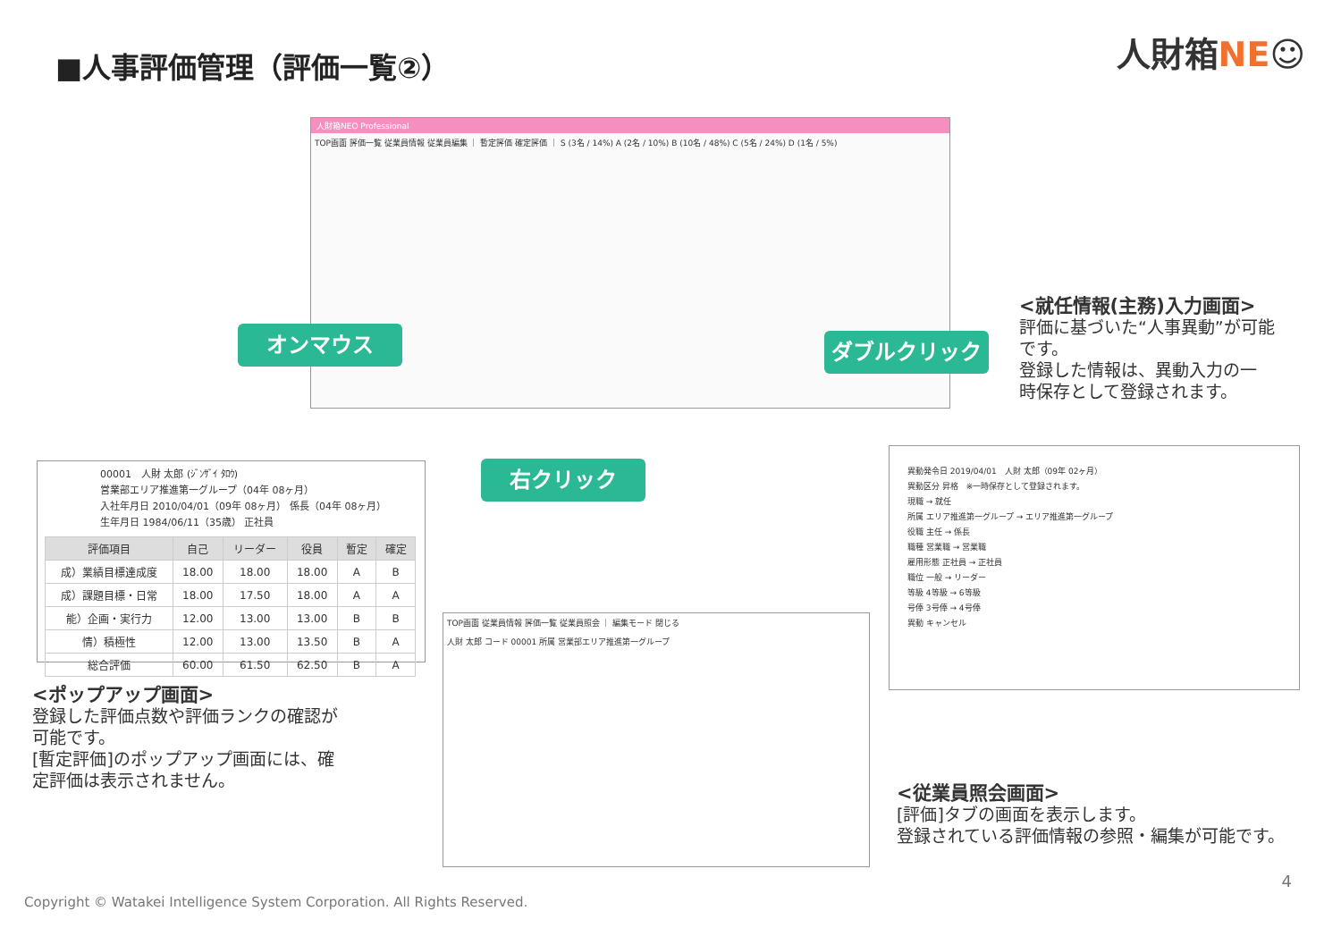■人事評価管理（評価一覧②） 人財箱NE☺
人財箱NEO Professional
TOP画面 評価一覧 従業員情報 従業員編集 ｜ 暫定評価 確定評価 ｜ S (3名 / 14%) A (2名 / 10%) B (10名 / 48%) C (5名 / 24%) D (1名 / 5%)
オンマウス ダブルクリック
右クリック
<就任情報(主務)入力画面>
評価に基づいた“人事異動”が可能
です。
登録した情報は、異動入力の一
時保存として登録されます。
00001　人財 太郎 (ｼﾞﾝｻﾞｲ ﾀﾛｳ)
営業部エリア推進第一グループ（04年 08ヶ月）
入社年月日 2010/04/01（09年 08ヶ月） 係長（04年 08ヶ月）
生年月日 1984/06/11（35歳） 正社員
| 評価項目 | 自己 | リーダー | 役員 | 暫定 | 確定 |
| --- | --- | --- | --- | --- | --- |
| 成）業績目標達成度 | 18.00 | 18.00 | 18.00 | A | B |
| 成）課題目標・日常 | 18.00 | 17.50 | 18.00 | A | A |
| 能）企画・実行力 | 12.00 | 13.00 | 13.00 | B | B |
| 情）積極性 | 12.00 | 13.00 | 13.50 | B | A |
| 総合評価 | 60.00 | 61.50 | 62.50 | B | A |
<ポップアップ画面>
登録した評価点数や評価ランクの確認が
可能です。
[暫定評価]のポップアップ画面には、確
定評価は表示されません。
異動発令日 2019/04/01　人財 太郎（09年 02ヶ月）
異動区分 昇格　※一時保存として登録されます。
現職 → 就任
所属 エリア推進第一グループ → エリア推進第一グループ
役職 主任 → 係長
職種 営業職 → 営業職
雇用形態 正社員 → 正社員
職位 一般 → リーダー
等級 4等級 → 6等級
号俸 3号俸 → 4号俸
異動 キャンセル
TOP画面 従業員情報 評価一覧 従業員照会 ｜ 編集モード 閉じる
人財 太郎 コード 00001 所属 営業部エリア推進第一グループ
<従業員照会画面>
[評価]タブの画面を表示します。
登録されている評価情報の参照・編集が可能です。
4
Copyright © Watakei Intelligence System Corporation. All Rights Reserved.